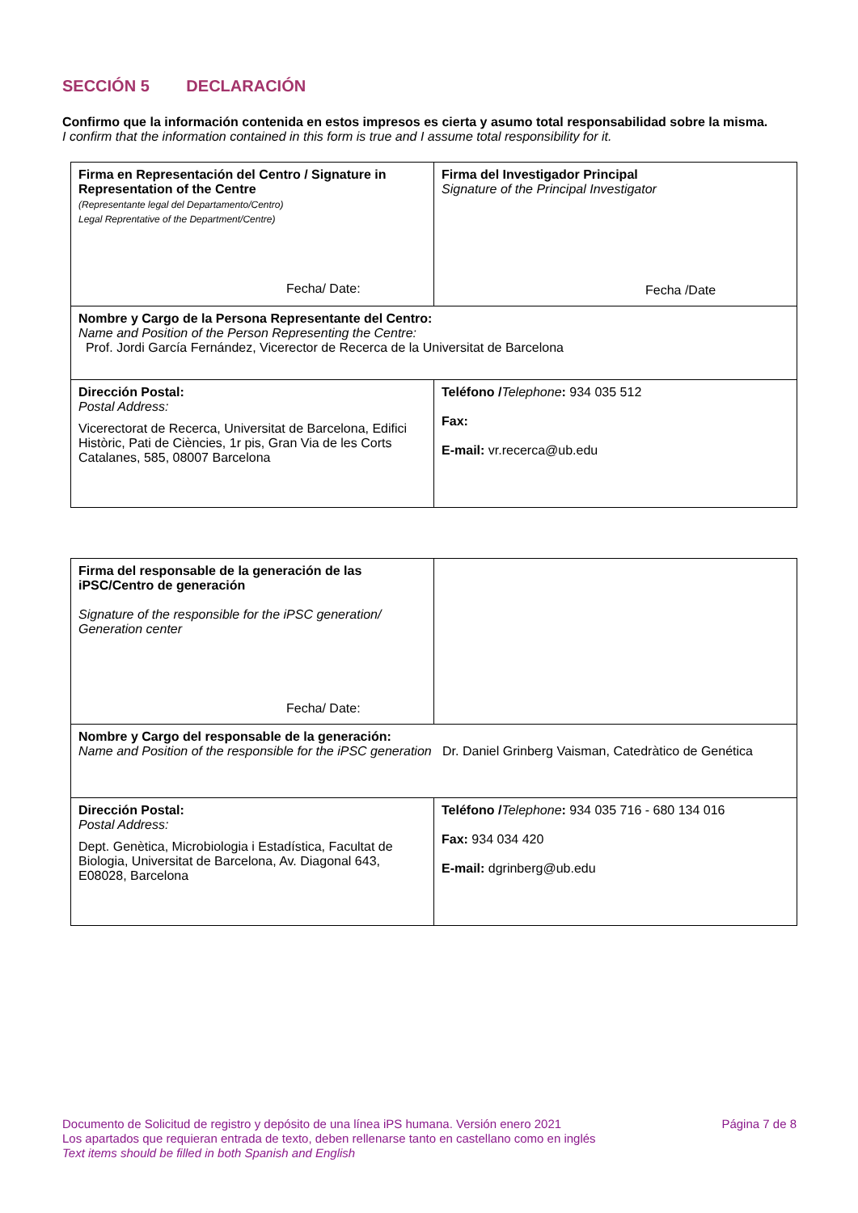SECCIÓN 5 DECLARACIÓN
Confirmo que la información contenida en estos impresos es cierta y asumo total responsabilidad sobre la misma.
I confirm that the information contained in this form is true and I assume total responsibility for it.
| Firma en Representación del Centro / Signature in Representation of the Centre (Representante legal del Departamento/Centro) Legal Reprentative of the Department/Centre) Fecha/ Date: | Firma del Investigador Principal Signature of the Principal Investigator Fecha /Date |
| Nombre y Cargo de la Persona Representante del Centro: Name and Position of the Person Representing the Centre: Prof. Jordi García Fernández, Vicerector de Recerca de la Universitat de Barcelona | |
| Dirección Postal: Postal Address: Vicerectorat de Recerca, Universitat de Barcelona, Edifici Històric, Pati de Ciències, 1r pis, Gran Via de les Corts Catalanes, 585, 08007 Barcelona | Teléfono / Telephone : 934 035 512 Fax: E-mail: vr.recerca@ub.edu |
| Firma del responsable de la generación de las iPSC/Centro de generación Signature of the responsible for the iPSC generation/ Generation center Fecha/ Date: | |
| Nombre y Cargo del responsable de la generación: Name and Position of the responsible for the iPSC generation Dr. Daniel Grinberg Vaisman, Catedràtico de Genética | |
| Dirección Postal: Postal Address: Dept. Genètica, Microbiologia i Estadística, Facultat de Biologia, Universitat de Barcelona, Av. Diagonal 643, E08028, Barcelona | Teléfono / Telephone : 934 035 716 - 680 134 016 Fax: 934 034 420 E-mail: dgrinberg@ub.edu |
Documento de Solicitud de registro y depósito de una línea iPS humana. Versión enero 2021 Página 7 de 8
Los apartados que requieran entrada de texto, deben rellenarse tanto en castellano como en inglés
Text items should be filled in both Spanish and English